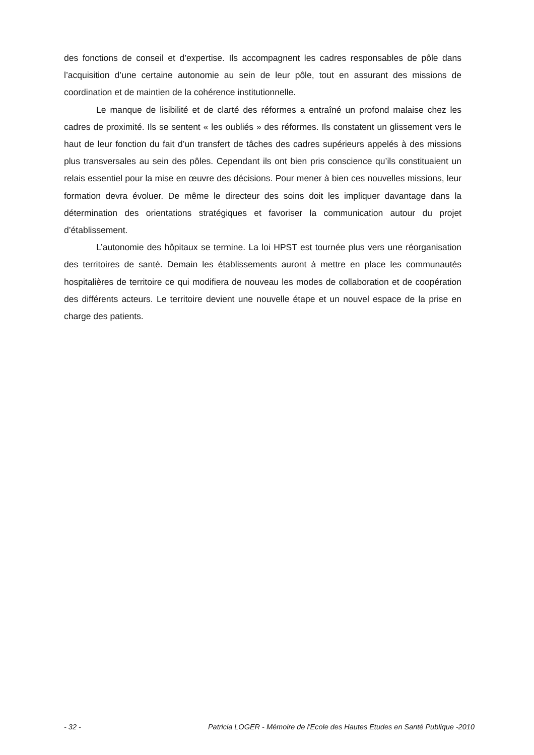des fonctions de conseil et d’expertise. Ils accompagnent les cadres responsables de pôle dans l’acquisition d’une certaine autonomie au sein de leur pôle, tout en assurant des missions de coordination et de maintien de la cohérence institutionnelle.
Le manque de lisibilité et de clarté des réformes a entraîné un profond malaise chez les cadres de proximité. Ils se sentent « les oubliés » des réformes. Ils constatent un glissement vers le haut de leur fonction du fait d’un transfert de tâches des cadres supérieurs appelés à des missions plus transversales au sein des pôles. Cependant ils ont bien pris conscience qu’ils constituaient un relais essentiel pour la mise en œuvre des décisions. Pour mener à bien ces nouvelles missions, leur formation devra évoluer. De même le directeur des soins doit les impliquer davantage dans la détermination des orientations stratégiques et favoriser la communication autour du projet d’établissement.
L’autonomie des hôpitaux se termine. La loi HPST est tournée plus vers une réorganisation des territoires de santé. Demain les établissements auront à mettre en place les communautés hospitalières de territoire ce qui modifiera de nouveau les modes de collaboration et de coopération des différents acteurs. Le territoire devient une nouvelle étape et un nouvel espace de la prise en charge des patients.
- 32 - Patricia LOGER - Mémoire de l'Ecole des Hautes Etudes en Santé Publique -2010